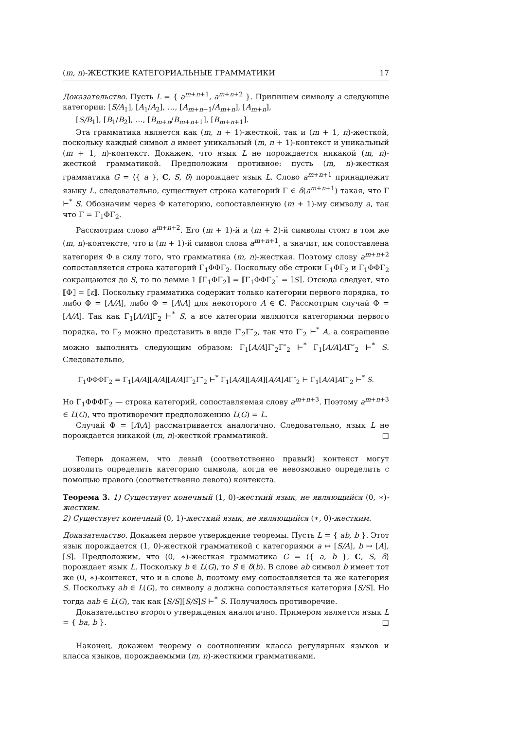(m, n)-ЖЕСТКИЕ КАТЕГОРИАЛЬНЫЕ ГРАММАТИКИ 17
Доказательство. Пусть L = { a<sup>m+n+1</sup>, a<sup>m+n+2</sup> }. Припишем символу a следующие категории: [S/A<sub>1</sub>], [A<sub>1</sub>/A<sub>2</sub>], …, [A<sub>m+n−1</sub>/A<sub>m+n</sub>], [A<sub>m+n</sub>],
[S/B<sub>1</sub>], [B<sub>1</sub>/B<sub>2</sub>], …, [B<sub>m+n</sub>/B<sub>m+n+1</sub>], [B<sub>m+n+1</sub>].
Эта грамматика является как (m, n + 1)-жесткой, так и (m + 1, n)-жесткой, поскольку каждый символ a имеет уникальный (m, n + 1)-контекст и уникальный (m + 1, n)-контекст. Докажем, что язык L не порождается никакой (m, n)-жесткой грамматикой. Предположим противное: пусть (m, n)-жесткая грамматика G = ⟨{ a }, C, S, δ⟩ порождает язык L. Слово a<sup>m+n+1</sup> принадлежит языку L, следовательно, существует строка категорий Γ ∈ δ(a<sup>m+n+1</sup>) такая, что Γ ⊢<sup>*</sup> S. Обозначим через Φ категорию, сопоставленную (m + 1)-му символу a, так что Γ = Γ<sub>1</sub>ΦΓ<sub>2</sub>.
Рассмотрим слово a<sup>m+n+2</sup>. Его (m + 1)-й и (m + 2)-й символы стоят в том же (m, n)-контексте, что и (m + 1)-й символ слова a<sup>m+n+1</sup>, а значит, им сопоставлена категория Φ в силу того, что грамматика (m, n)-жесткая. Поэтому слову a<sup>m+n+2</sup> сопоставляется строка категорий Γ<sub>1</sub>ΦΦΓ<sub>2</sub>. Поскольку обе строки Γ<sub>1</sub>ΦΓ<sub>2</sub> и Γ<sub>1</sub>ΦΦΓ<sub>2</sub> сокращаются до S, то по лемме 1 ⟦Γ<sub>1</sub>ΦΓ<sub>2</sub>⟧ = ⟦Γ<sub>1</sub>ΦΦΓ<sub>2</sub>⟧ = ⟦S⟧. Отсюда следует, что ⟦Φ⟧ = ⟦ε⟧. Поскольку грамматика содержит только категории первого порядка, то либо Φ = [A/A], либо Φ = [A\A] для некоторого A ∈ C. Рассмотрим случай Φ = [A/A]. Так как Γ<sub>1</sub>[A/A]Γ<sub>2</sub> ⊢<sup>*</sup> S, а все категории являются категориями первого порядка, то Γ<sub>2</sub> можно представить в виде Γ′<sub>2</sub>Γ″<sub>2</sub>, так что Γ′<sub>2</sub> ⊢<sup>*</sup> A, а сокращение можно выполнять следующим образом: Γ<sub>1</sub>[A/A]Γ′<sub>2</sub>Γ″<sub>2</sub> ⊢<sup>*</sup> Γ<sub>1</sub>[A/A]AΓ″<sub>2</sub> ⊢<sup>*</sup> S. Следовательно,
Γ<sub>1</sub>ΦΦΦΓ<sub>2</sub> = Γ<sub>1</sub>[A/A][A/A][A/A]Γ′<sub>2</sub>Γ″<sub>2</sub> ⊢<sup>*</sup> Γ<sub>1</sub>[A/A][A/A][A/A]AΓ″<sub>2</sub> ⊢ Γ<sub>1</sub>[A/A]AΓ″<sub>2</sub> ⊢<sup>*</sup> S.
Но Γ<sub>1</sub>ΦΦΦΓ<sub>2</sub> — строка категорий, сопоставляемая слову a<sup>m+n+3</sup>. Поэтому a<sup>m+n+3</sup> ∈ L(G), что противоречит предположению L(G) = L.
Случай Φ = [A\A] рассматривается аналогично. Следовательно, язык L не порождается никакой (m, n)-жесткой грамматикой. □
Теперь докажем, что левый (соответственно правый) контекст могут позволить определить категорию символа, когда ее невозможно определить с помощью правого (соответственно левого) контекста.
Теорема 3. 1) Существует конечный (1, 0)-жесткий язык, не являющийся (0, ∗)-жестким.
2) Существует конечный (0, 1)-жесткий язык, не являющийся (∗, 0)-жестким.
Доказательство. Докажем первое утверждение теоремы. Пусть L = { ab, b }. Этот язык порождается (1, 0)-жесткой грамматикой с категориями a ↦ [S/A], b ↦ [A], [S]. Предположим, что (0, ∗)-жесткая грамматика G = ⟨{ a, b }, C, S, δ⟩ порождает язык L. Поскольку b ∈ L(G), то S ∈ δ(b). В слове ab символ b имеет тот же (0, ∗)-контекст, что и в слове b, поэтому ему сопоставляется та же категория S. Поскольку ab ∈ L(G), то символу a должна сопоставляться категория [S/S]. Но тогда aab ∈ L(G), так как [S/S][S/S]S ⊢<sup>*</sup> S. Получилось противоречие.
Доказательство второго утверждения аналогично. Примером является язык L = { ba, b }. □
Наконец, докажем теорему о соотношении класса регулярных языков и класса языков, порождаемыми (m, n)-жесткими грамматиками.